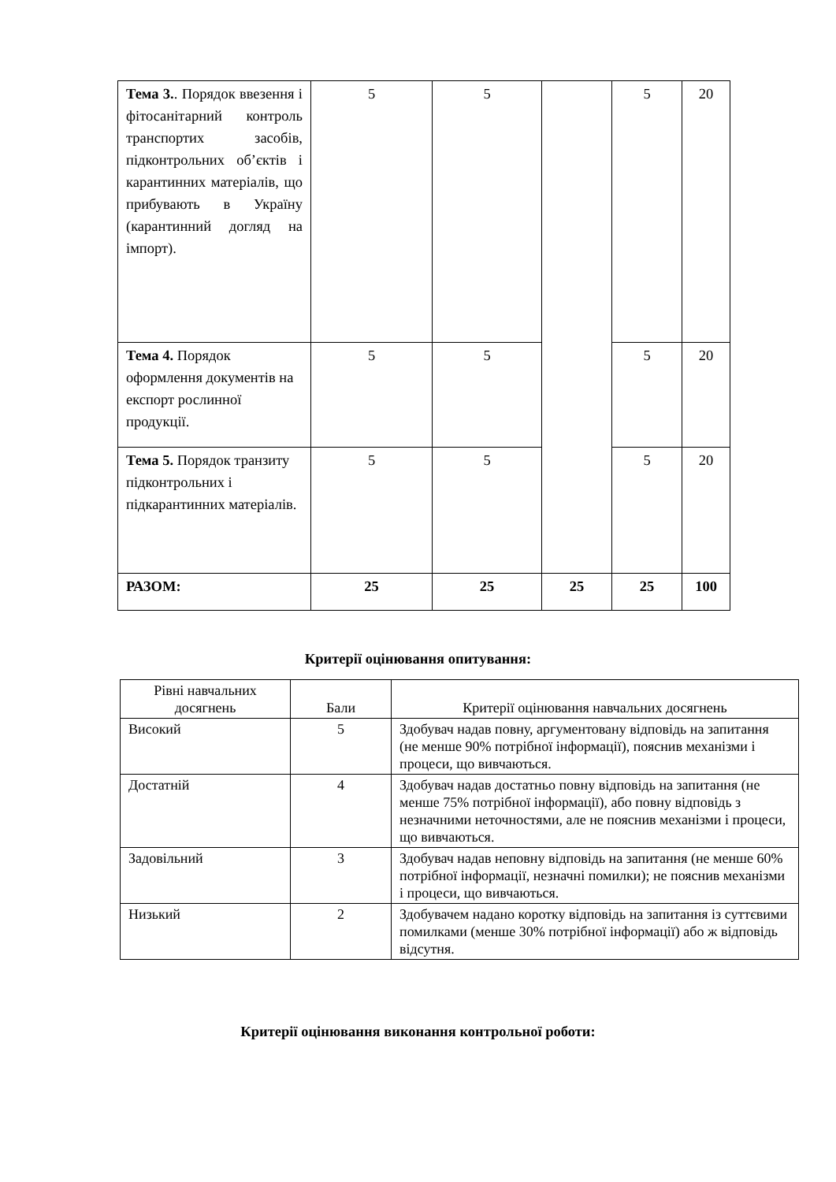| Тема 3. . Порядок ввезення і фітосанітарний контроль транспортих засобів, підконтрольних об’єктів і карантинних матеріалів, що прибувають в Україну (карантинний догляд на імпорт). | 5 | 5 | | 5 | 20 |
| Тема 4. Порядок оформлення документів на експорт рослинної продукції. | 5 | 5 | | 5 | 20 |
| Тема 5. Порядок транзиту підконтрольних і підкарантинних матеріалів. | 5 | 5 | | 5 | 20 |
| РАЗОМ: | 25 | 25 | 25 | 25 | 100 |
Критерії оцінювання опитування:
| Рівні навчальних досягнень | Бали | Критерії оцінювання навчальних досягнень |
| Високий | 5 | Здобувач надав повну, аргументовану відповідь на запитання (не менше 90% потрібної інформації), пояснив механізми і процеси, що вивчаються. |
| Достатній | 4 | Здобувач надав достатньо повну відповідь на запитання (не менше 75% потрібної інформації), або повну відповідь з незначними неточностями, але не пояснив механізми і процеси, що вивчаються. |
| Задовільний | 3 | Здобувач надав неповну відповідь на запитання (не менше 60% потрібної інформації, незначні помилки); не пояснив механізми і процеси, що вивчаються. |
| Низький | 2 | Здобувачем надано коротку відповідь на запитання із суттєвими помилками (менше 30% потрібної інформації) або ж відповідь відсутня. |
Критерії оцінювання виконання контрольної роботи: